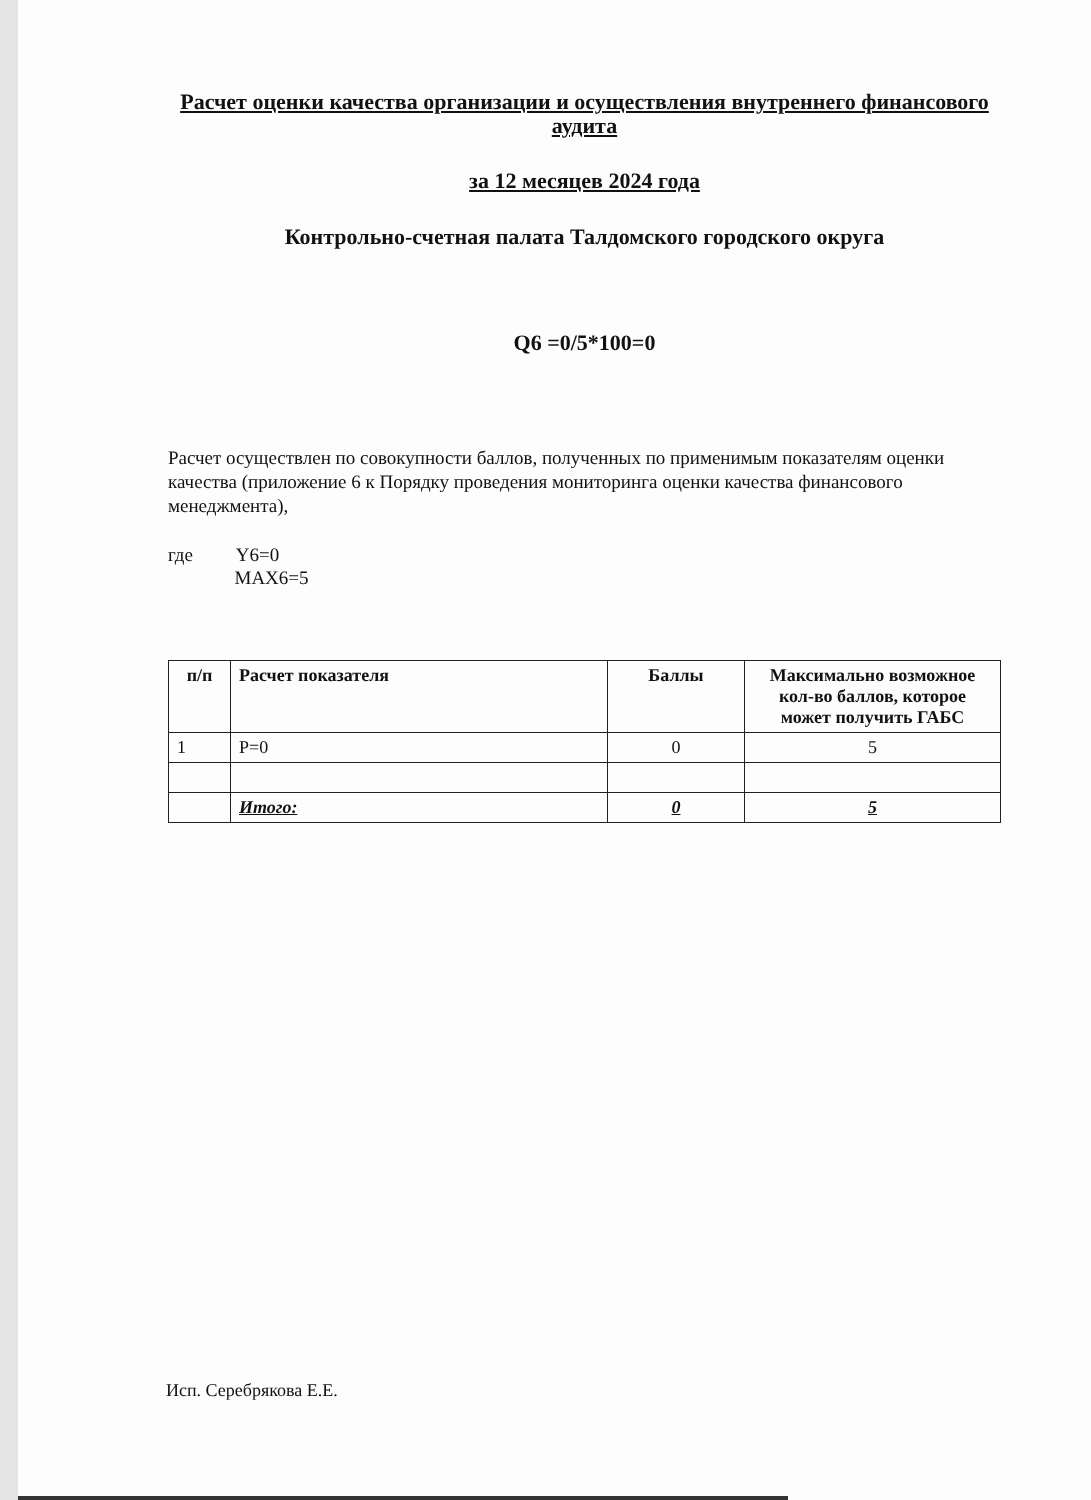Расчет оценки качества организации и осуществления внутреннего финансового аудита
за 12 месяцев 2024 года
Контрольно-счетная палата Талдомского городского округа
Q6 =0/5*100=0
Расчет осуществлен по совокупности баллов, полученных по применимым показателям оценки качества (приложение 6 к Порядку проведения мониторинга оценки качества финансового менеджмента),
где Y6=0
MAX6=5
| п/п | Расчет показателя | Баллы | Максимально возможное кол-во баллов, которое может получить ГАБС |
| --- | --- | --- | --- |
| 1 | P=0 | 0 | 5 |
| | Итого: | 0 | 5 |
Исп. Серебрякова Е.Е.